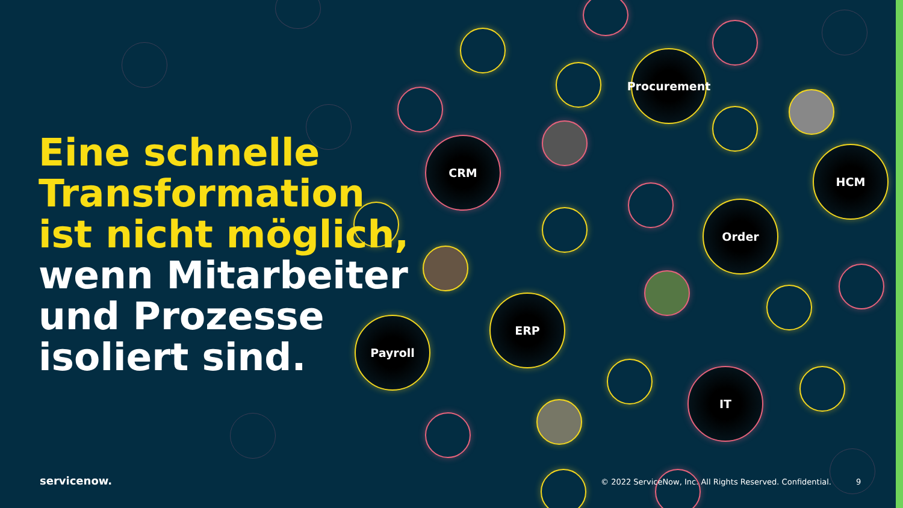Procurement
CRM
HCM
Order
ERP
Payroll
IT
Eine schnelle
Transformation
ist nicht möglich,
wenn Mitarbeiter
und Prozesse
isoliert sind.
servicenow.
© 2022 ServiceNow, Inc. All Rights Reserved. Confidential.
9